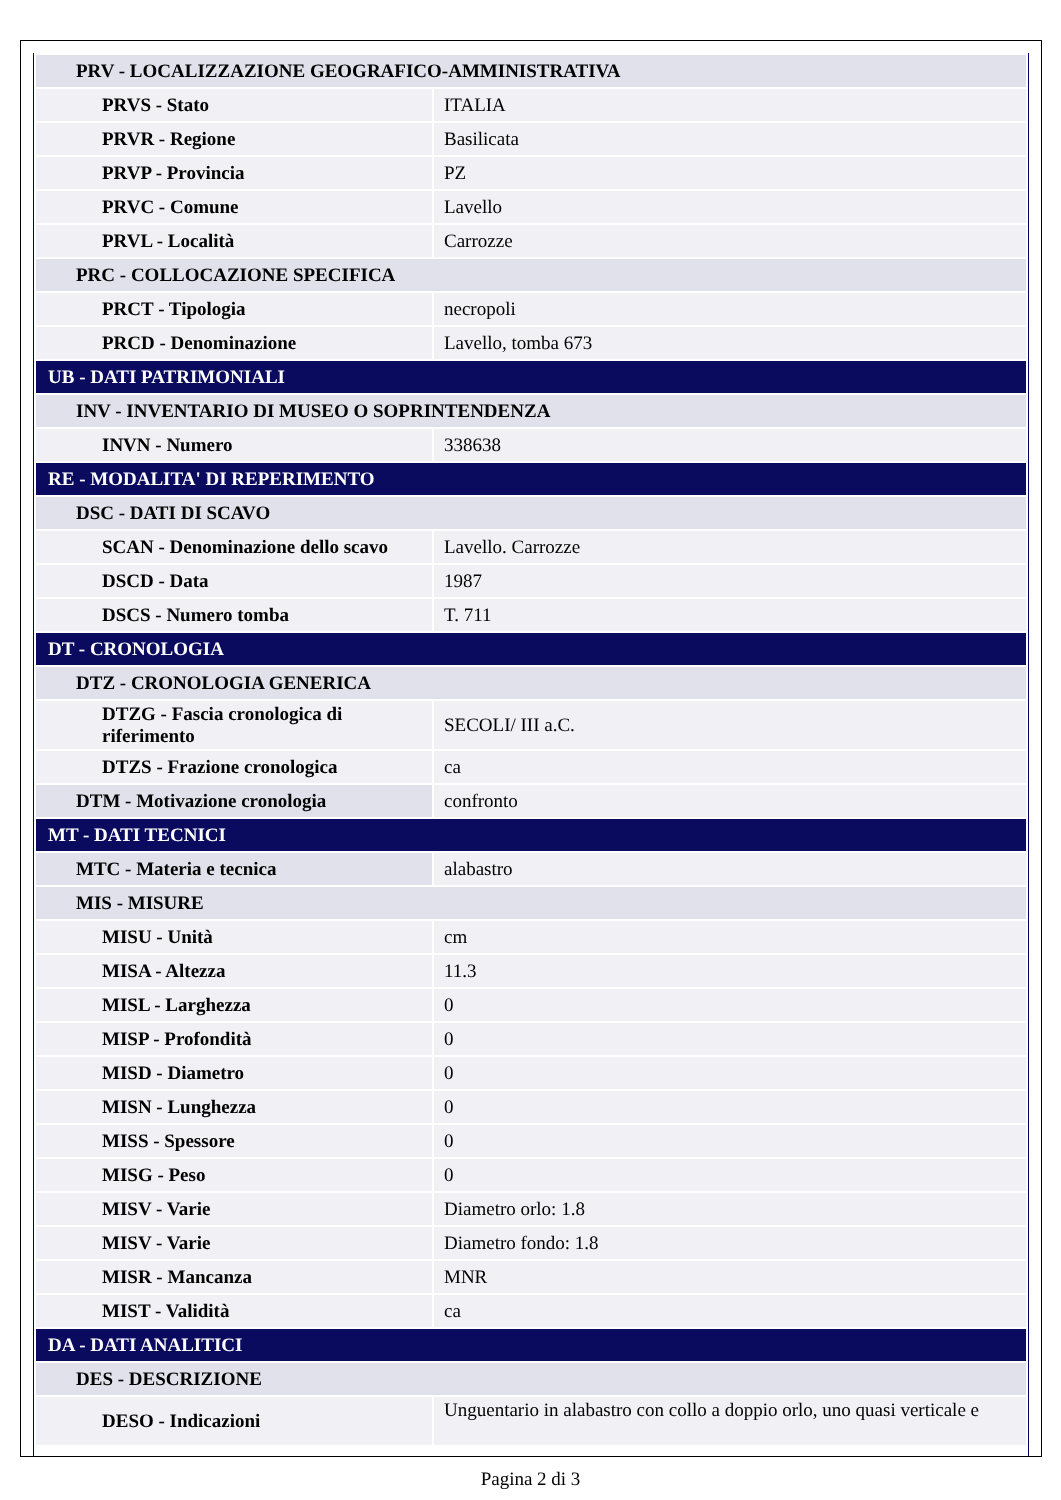| PRV - LOCALIZZAZIONE GEOGRAFICO-AMMINISTRATIVA | |
| PRVS - Stato | ITALIA |
| PRVR - Regione | Basilicata |
| PRVP - Provincia | PZ |
| PRVC - Comune | Lavello |
| PRVL - Località | Carrozze |
| PRC - COLLOCAZIONE SPECIFICA | |
| PRCT - Tipologia | necropoli |
| PRCD - Denominazione | Lavello, tomba 673 |
| UB - DATI PATRIMONIALI | |
| INV - INVENTARIO DI MUSEO O SOPRINTENDENZA | |
| INVN - Numero | 338638 |
| RE - MODALITA' DI REPERIMENTO | |
| DSC - DATI DI SCAVO | |
| SCAN - Denominazione dello scavo | Lavello. Carrozze |
| DSCD - Data | 1987 |
| DSCS - Numero tomba | T. 711 |
| DT - CRONOLOGIA | |
| DTZ - CRONOLOGIA GENERICA | |
| DTZG - Fascia cronologica di riferimento | SECOLI/ III a.C. |
| DTZS - Frazione cronologica | ca |
| DTM - Motivazione cronologia | confronto |
| MT - DATI TECNICI | |
| MTC - Materia e tecnica | alabastro |
| MIS - MISURE | |
| MISU - Unità | cm |
| MISA - Altezza | 11.3 |
| MISL - Larghezza | 0 |
| MISP - Profondità | 0 |
| MISD - Diametro | 0 |
| MISN - Lunghezza | 0 |
| MISS - Spessore | 0 |
| MISG - Peso | 0 |
| MISV - Varie | Diametro orlo: 1.8 |
| MISV - Varie | Diametro fondo: 1.8 |
| MISR - Mancanza | MNR |
| MIST - Validità | ca |
| DA - DATI ANALITICI | |
| DES - DESCRIZIONE | |
| DESO - Indicazioni | Unguentario in alabastro con collo a doppio orlo, uno quasi verticale e |
Pagina 2 di 3